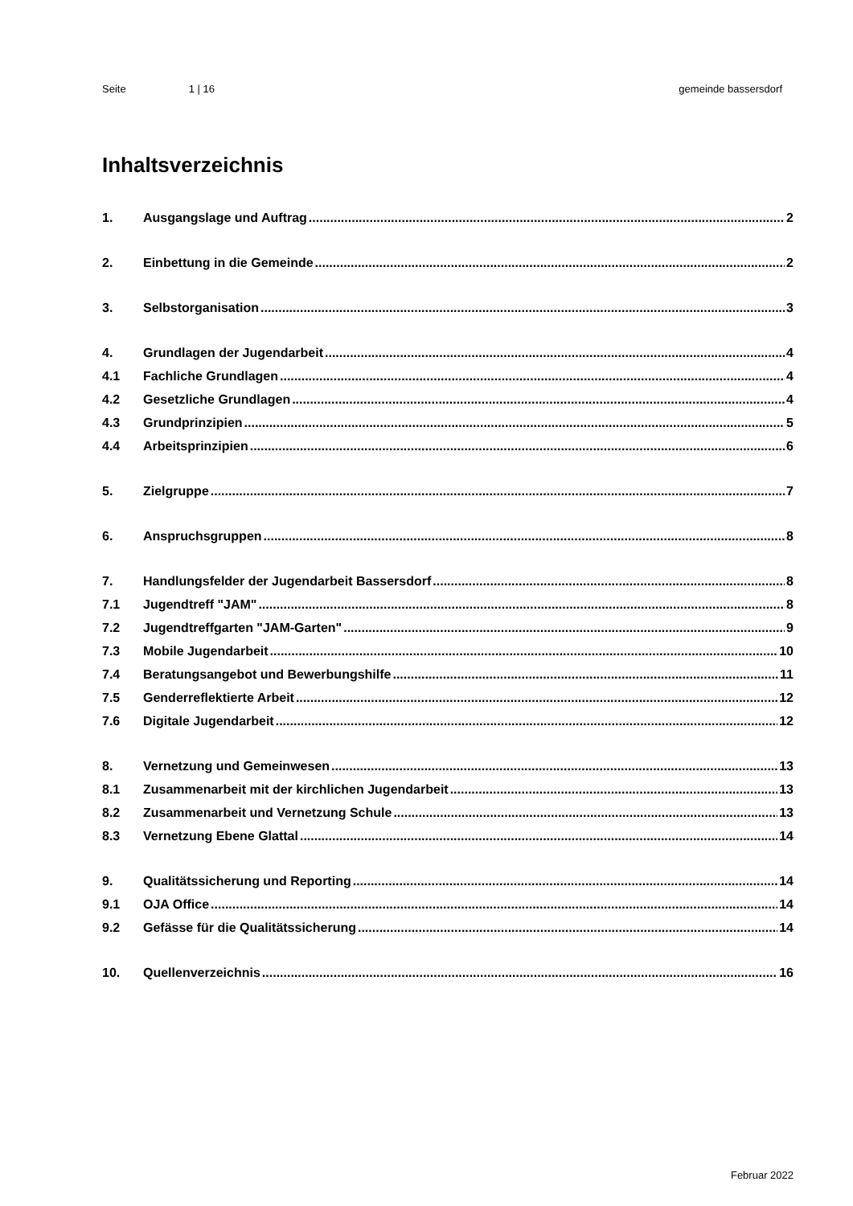Seite 1 | 16 gemeinde bassersdorf
Inhaltsverzeichnis
1. Ausgangslage und Auftrag 2
2. Einbettung in die Gemeinde 2
3. Selbstorganisation 3
4. Grundlagen der Jugendarbeit 4
4.1 Fachliche Grundlagen 4
4.2 Gesetzliche Grundlagen 4
4.3 Grundprinzipien 5
4.4 Arbeitsprinzipien 6
5. Zielgruppe 7
6. Anspruchsgruppen 8
7. Handlungsfelder der Jugendarbeit Bassersdorf 8
7.1 Jugendtreff "JAM" 8
7.2 Jugendtreffgarten "JAM-Garten" 9
7.3 Mobile Jugendarbeit 10
7.4 Beratungsangebot und Bewerbungshilfe 11
7.5 Genderreflektierte Arbeit 12
7.6 Digitale Jugendarbeit 12
8. Vernetzung und Gemeinwesen 13
8.1 Zusammenarbeit mit der kirchlichen Jugendarbeit 13
8.2 Zusammenarbeit und Vernetzung Schule 13
8.3 Vernetzung Ebene Glattal 14
9. Qualitätssicherung und Reporting 14
9.1 OJA Office 14
9.2 Gefässe für die Qualitätssicherung 14
10. Quellenverzeichnis 16
Februar 2022